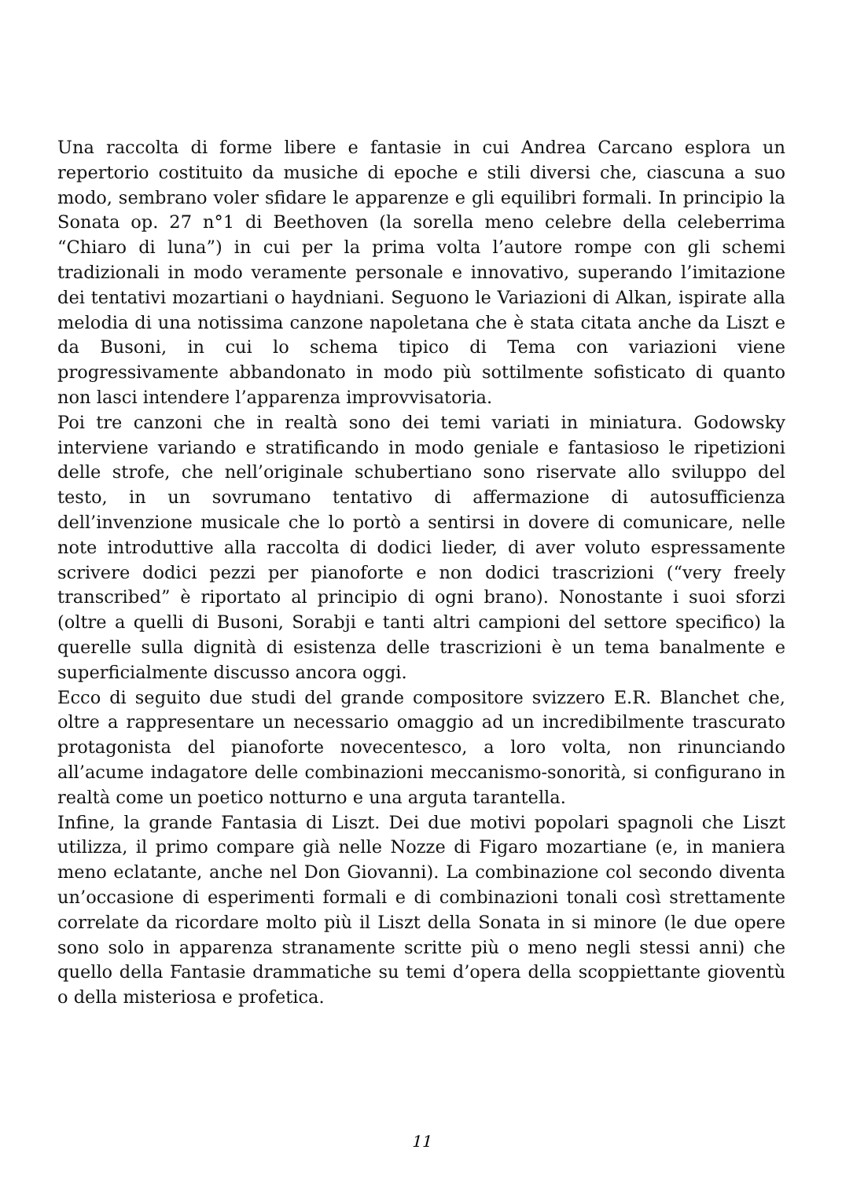Una raccolta di forme libere e fantasie in cui Andrea Carcano esplora un repertorio costituito da musiche di epoche e stili diversi che, ciascuna a suo modo, sembrano voler sfidare le apparenze e gli equilibri formali. In principio la Sonata op. 27 n°1 di Beethoven (la sorella meno celebre della celeberrima “Chiaro di luna”) in cui per la prima volta l’autore rompe con gli schemi tradizionali in modo veramente personale e innovativo, superando l’imitazione dei tentativi mozartiani o haydniani. Seguono le Variazioni di Alkan, ispirate alla melodia di una notissima canzone napoletana che è stata citata anche da Liszt e da Busoni, in cui lo schema tipico di Tema con variazioni viene progressivamente abbandonato in modo più sottilmente sofisticato di quanto non lasci intendere l’apparenza improvvisatoria.
Poi tre canzoni che in realtà sono dei temi variati in miniatura. Godowsky interviene variando e stratificando in modo geniale e fantasioso le ripetizioni delle strofe, che nell’originale schubertiano sono riservate allo sviluppo del testo, in un sovrumano tentativo di affermazione di autosufficienza dell’invenzione musicale che lo portò a sentirsi in dovere di comunicare, nelle note introduttive alla raccolta di dodici lieder, di aver voluto espressamente scrivere dodici pezzi per pianoforte e non dodici trascrizioni (“very freely transcribed” è riportato al principio di ogni brano). Nonostante i suoi sforzi (oltre a quelli di Busoni, Sorabji e tanti altri campioni del settore specifico) la querelle sulla dignità di esistenza delle trascrizioni è un tema banalmente e superficialmente discusso ancora oggi.
Ecco di seguito due studi del grande compositore svizzero E.R. Blanchet che, oltre a rappresentare un necessario omaggio ad un incredibilmente trascurato protagonista del pianoforte novecentesco, a loro volta, non rinunciando all’acume indagatore delle combinazioni meccanismo-sonorità, si configurano in realtà come un poetico notturno e una arguta tarantella.
Infine, la grande Fantasia di Liszt. Dei due motivi popolari spagnoli che Liszt utilizza, il primo compare già nelle Nozze di Figaro mozartiane (e, in maniera meno eclatante, anche nel Don Giovanni). La combinazione col secondo diventa un’occasione di esperimenti formali e di combinazioni tonali così strettamente correlate da ricordare molto più il Liszt della Sonata in si minore (le due opere sono solo in apparenza stranamente scritte più o meno negli stessi anni) che quello della Fantasie drammatiche su temi d’opera della scoppiettante gioventù o della misteriosa e profetica.
11